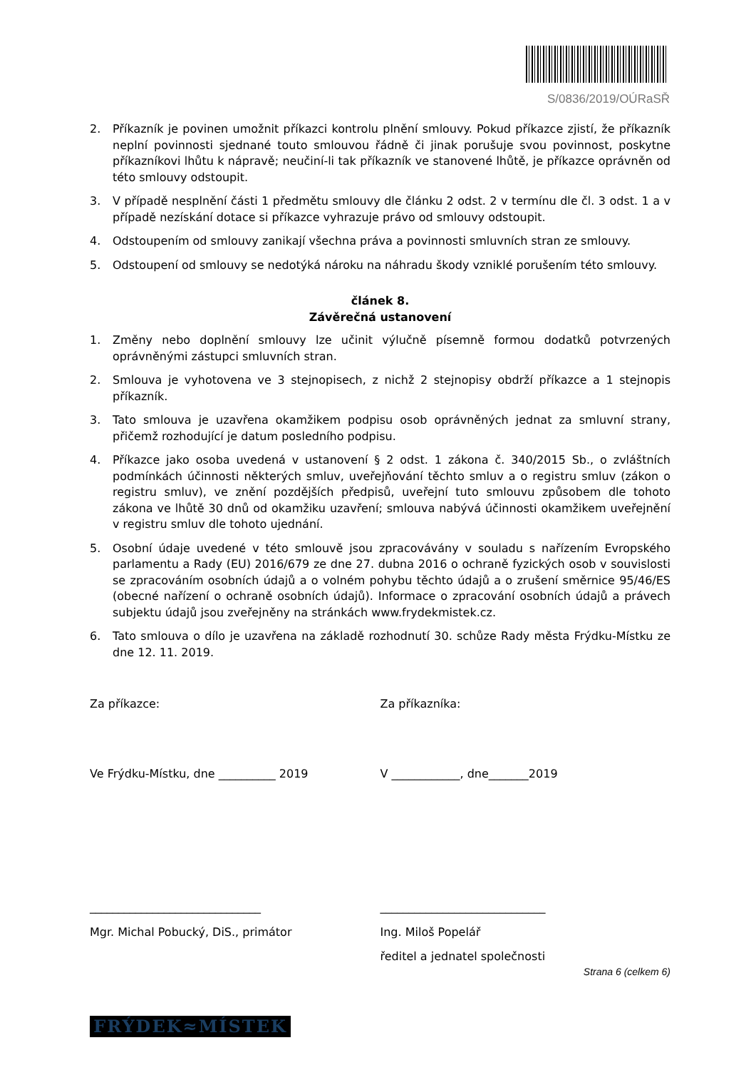S/0836/2019/OÚRaSŘ
2. Příkazník je povinen umožnit příkazci kontrolu plnění smlouvy. Pokud příkazce zjistí, že příkazník neplní povinnosti sjednané touto smlouvou řádně či jinak porušuje svou povinnost, poskytne příkazníkovi lhůtu k nápravě; neučiní-li tak příkazník ve stanovené lhůtě, je příkazce oprávněn od této smlouvy odstoupit.
3. V případě nesplnění části 1 předmětu smlouvy dle článku 2 odst. 2 v termínu dle čl. 3 odst. 1 a v případě nezískání dotace si příkazce vyhrazuje právo od smlouvy odstoupit.
4. Odstoupením od smlouvy zanikají všechna práva a povinnosti smluvních stran ze smlouvy.
5. Odstoupení od smlouvy se nedotýká nároku na náhradu škody vzniklé porušením této smlouvy.
článek 8.
Závěrečná ustanovení
1. Změny nebo doplnění smlouvy lze učinit výlučně písemně formou dodatků potvrzených oprávněnými zástupci smluvních stran.
2. Smlouva je vyhotovena ve 3 stejnopisech, z nichž 2 stejnopisy obdrží příkazce a 1 stejnopis příkazník.
3. Tato smlouva je uzavřena okamžikem podpisu osob oprávněných jednat za smluvní strany, přičemž rozhodující je datum posledního podpisu.
4. Příkazce jako osoba uvedená v ustanovení § 2 odst. 1 zákona č. 340/2015 Sb., o zvláštních podmínkách účinnosti některých smluv, uveřejňování těchto smluv a o registru smluv (zákon o registru smluv), ve znění pozdějších předpisů, uveřejní tuto smlouvu způsobem dle tohoto zákona ve lhůtě 30 dnů od okamžiku uzavření; smlouva nabývá účinnosti okamžikem uveřejnění v registru smluv dle tohoto ujednání.
5. Osobní údaje uvedené v této smlouvě jsou zpracovávány v souladu s nařízením Evropského parlamentu a Rady (EU) 2016/679 ze dne 27. dubna 2016 o ochraně fyzických osob v souvislosti se zpracováním osobních údajů a o volném pohybu těchto údajů a o zrušení směrnice 95/46/ES (obecné nařízení o ochraně osobních údajů). Informace o zpracování osobních údajů a právech subjektu údajů jsou zveřejněny na stránkách www.frydekmistek.cz.
6. Tato smlouva o dílo je uzavřena na základě rozhodnutí 30. schůze Rady města Frýdku-Místku ze dne 12. 11. 2019.
Za příkazce: Za příkazníka:
Ve Frýdku-Místku, dne __________ 2019 V ____________, dne_______2019
______________________________ _____________________________
Mgr. Michal Pobucký, DiS., primátor Ing. Miloš Popelář
ředitel a jednatel společnosti
Strana 6 (celkem 6)
FRÝDEK≈MÍSTEK